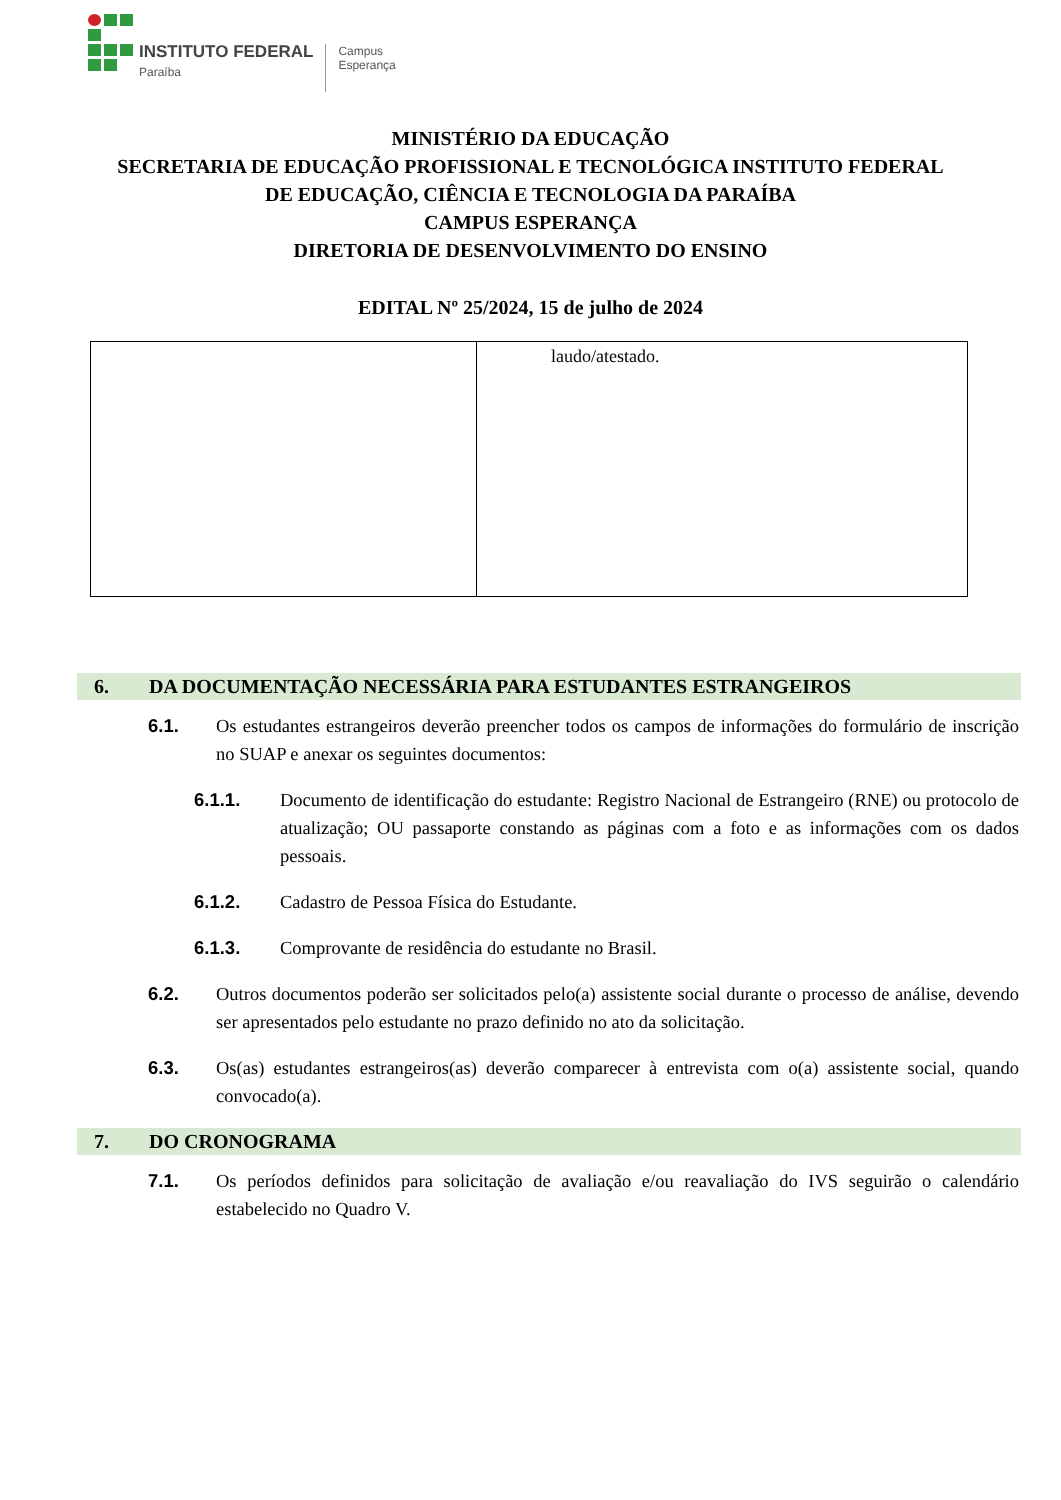INSTITUTO FEDERAL
Paraíba
Campus
Esperança
MINISTÉRIO DA EDUCAÇÃO
SECRETARIA DE EDUCAÇÃO PROFISSIONAL E TECNOLÓGICA INSTITUTO FEDERAL
DE EDUCAÇÃO, CIÊNCIA E TECNOLOGIA DA PARAÍBA
CAMPUS ESPERANÇA
DIRETORIA DE DESENVOLVIMENTO DO ENSINO
EDITAL Nº 25/2024, 15 de julho de 2024
| | laudo/atestado. |
6. DA DOCUMENTAÇÃO NECESSÁRIA PARA ESTUDANTES ESTRANGEIROS
6.1. Os estudantes estrangeiros deverão preencher todos os campos de informações do formulário de inscrição no SUAP e anexar os seguintes documentos:
6.1.1. Documento de identificação do estudante: Registro Nacional de Estrangeiro (RNE) ou protocolo de atualização; OU passaporte constando as páginas com a foto e as informações com os dados pessoais.
6.1.2. Cadastro de Pessoa Física do Estudante.
6.1.3. Comprovante de residência do estudante no Brasil.
6.2. Outros documentos poderão ser solicitados pelo(a) assistente social durante o processo de análise, devendo ser apresentados pelo estudante no prazo definido no ato da solicitação.
6.3. Os(as) estudantes estrangeiros(as) deverão comparecer à entrevista com o(a) assistente social, quando convocado(a).
7. DO CRONOGRAMA
7.1. Os períodos definidos para solicitação de avaliação e/ou reavaliação do IVS seguirão o calendário estabelecido no Quadro V.